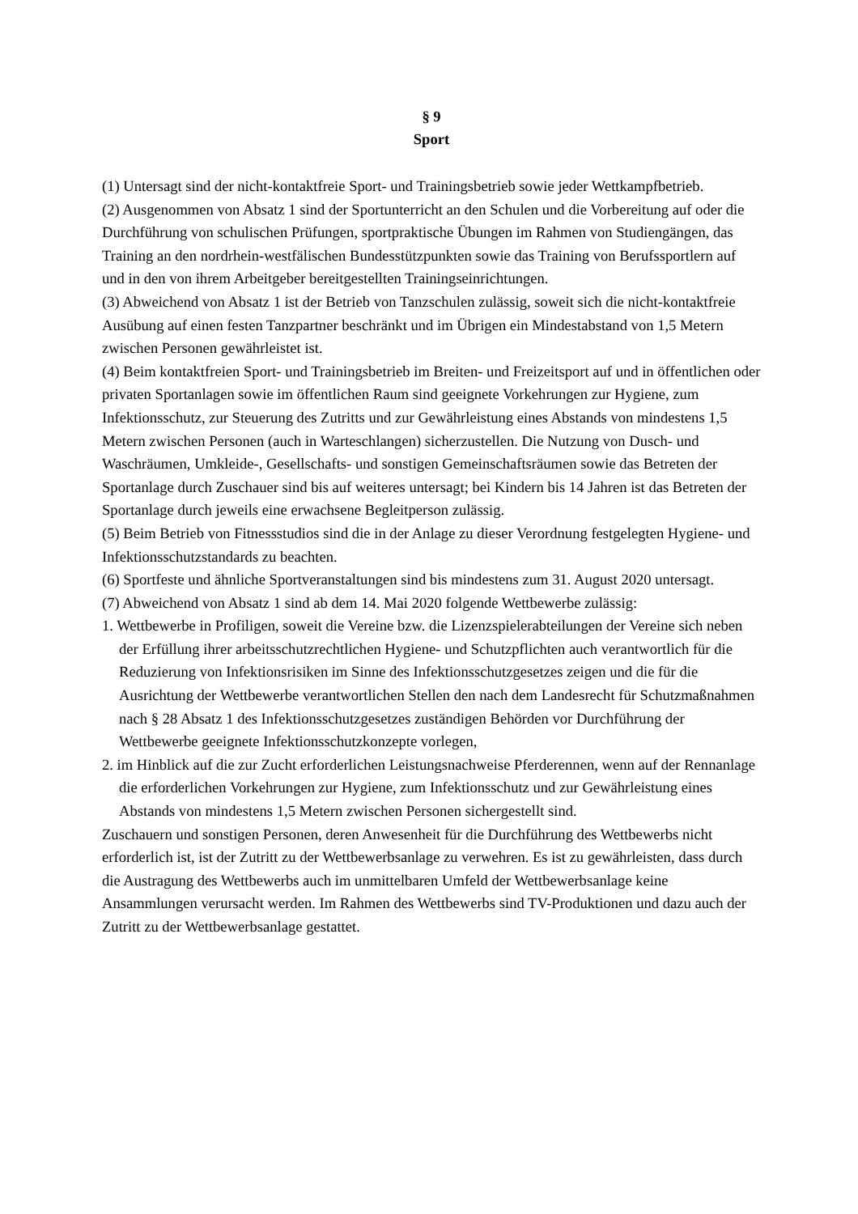§ 9
Sport
(1) Untersagt sind der nicht-kontaktfreie Sport- und Trainingsbetrieb sowie jeder Wettkampf­betrieb.
(2) Ausgenommen von Absatz 1 sind der Sportunterricht an den Schulen und die Vorbereitung auf oder die Durchführung von schulischen Prüfungen, sportpraktische Übungen im Rahmen von Studiengängen, das Training an den nordrhein-westfälischen Bundesstützpunkten sowie das Training von Berufssportlern auf und in den von ihrem Arbeitgeber bereitgestellten Trainingseinrichtungen.
(3) Abweichend von Absatz 1 ist der Betrieb von Tanzschulen zulässig, soweit sich die nicht-kontaktfreie Ausübung auf einen festen Tanzpartner beschränkt und im Übrigen ein Mindestabstand von 1,5 Metern zwischen Personen gewährleistet ist.
(4) Beim kontaktfreien Sport- und Trainingsbetrieb im Breiten- und Freizeitsport auf und in öffentlichen oder privaten Sportanlagen sowie im öffentlichen Raum sind geeignete Vorkehrungen zur Hygiene, zum Infektionsschutz, zur Steuerung des Zutritts und zur Gewährleistung eines Abstands von mindestens 1,5 Metern zwischen Personen (auch in Warteschlangen) sicherzustellen. Die Nutzung von Dusch- und Waschräumen, Umkleide-, Gesellschafts- und sonstigen Gemeinschaftsräumen sowie das Betreten der Sportanlage durch Zuschauer sind bis auf weiteres untersagt; bei Kindern bis 14 Jahren ist das Betreten der Sportanlage durch jeweils eine erwachsene Begleitperson zulässig.
(5) Beim Betrieb von Fitnessstudios sind die in der Anlage zu dieser Verordnung festgelegten Hygiene- und Infektionsschutzstandards zu beachten.
(6) Sportfeste und ähnliche Sportveranstaltungen sind bis mindestens zum 31. August 2020 untersagt.
(7) Abweichend von Absatz 1 sind ab dem 14. Mai 2020 folgende Wettbewerbe zulässig:
1. Wettbewerbe in Profiligen, soweit die Vereine bzw. die Lizenzspielerabteilungen der Vereine sich neben der Erfüllung ihrer arbeitsschutzrechtlichen Hygiene- und Schutzpflichten auch verantwortlich für die Reduzierung von Infektionsrisiken im Sinne des Infektionsschutzgesetzes zeigen und die für die Ausrichtung der Wettbewerbe verantwortlichen Stellen den nach dem Landesrecht für Schutzmaßnahmen nach § 28 Absatz 1 des Infektionsschutzgesetzes zuständigen Behörden vor Durchführung der Wettbewerbe geeignete Infektionsschutzkonzepte vorlegen,
2. im Hinblick auf die zur Zucht erforderlichen Leistungsnachweise Pferderennen, wenn auf der Rennanlage die erforderlichen Vorkehrungen zur Hygiene, zum Infektionsschutz und zur Gewährleistung eines Abstands von mindestens 1,5 Metern zwischen Personen sichergestellt sind.
Zuschauern und sonstigen Personen, deren Anwesenheit für die Durchführung des Wettbewerbs nicht erforderlich ist, ist der Zutritt zu der Wettbewerbsanlage zu verwehren. Es ist zu gewährleisten, dass durch die Austragung des Wettbewerbs auch im unmittelbaren Umfeld der Wettbewerbsanlage keine Ansammlungen verursacht werden. Im Rahmen des Wettbewerbs sind TV-Produktionen und dazu auch der Zutritt zu der Wettbewerbsanlage gestattet.